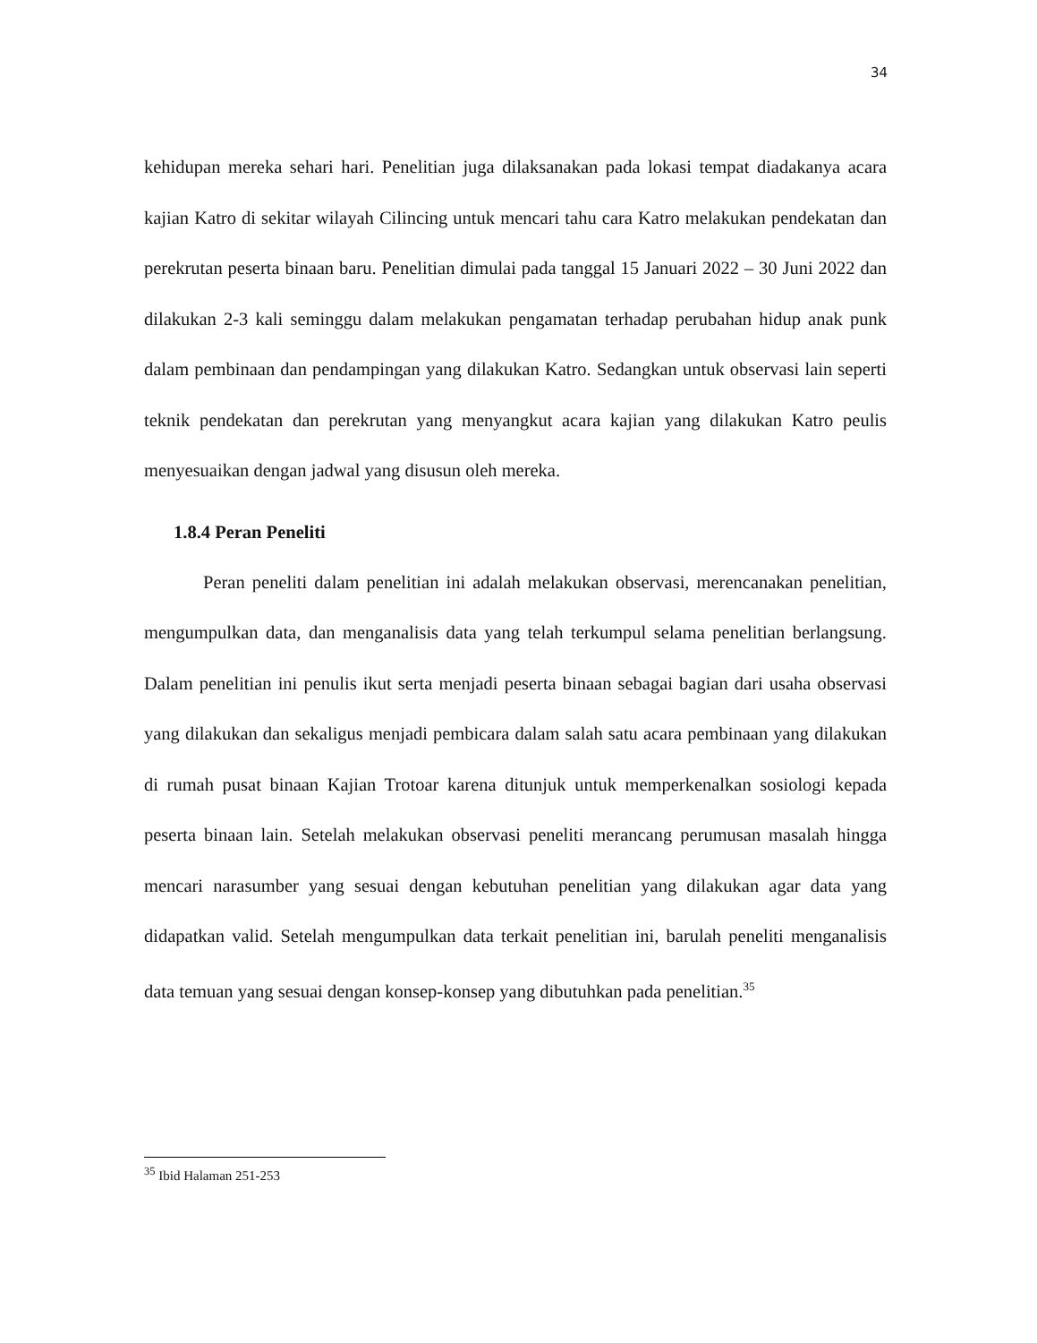34
kehidupan mereka sehari hari. Penelitian juga dilaksanakan pada lokasi tempat diadakanya acara kajian Katro di sekitar wilayah Cilincing untuk mencari tahu cara Katro melakukan pendekatan dan perekrutan peserta binaan baru. Penelitian dimulai pada tanggal 15 Januari 2022 – 30 Juni 2022 dan dilakukan 2-3 kali seminggu dalam melakukan pengamatan terhadap perubahan hidup anak punk dalam pembinaan dan pendampingan yang dilakukan Katro. Sedangkan untuk observasi lain seperti teknik pendekatan dan perekrutan yang menyangkut acara kajian yang dilakukan Katro peulis menyesuaikan dengan jadwal yang disusun oleh mereka.
1.8.4 Peran Peneliti
Peran peneliti dalam penelitian ini adalah melakukan observasi, merencanakan penelitian, mengumpulkan data, dan menganalisis data yang telah terkumpul selama penelitian berlangsung. Dalam penelitian ini penulis ikut serta menjadi peserta binaan sebagai bagian dari usaha observasi yang dilakukan dan sekaligus menjadi pembicara dalam salah satu acara pembinaan yang dilakukan di rumah pusat binaan Kajian Trotoar karena ditunjuk untuk memperkenalkan sosiologi kepada peserta binaan lain. Setelah melakukan observasi peneliti merancang perumusan masalah hingga mencari narasumber yang sesuai dengan kebutuhan penelitian yang dilakukan agar data yang didapatkan valid. Setelah mengumpulkan data terkait penelitian ini, barulah peneliti menganalisis data temuan yang sesuai dengan konsep-konsep yang dibutuhkan pada penelitian.<sup>35</sup>
<sup>35</sup> Ibid Halaman 251-253